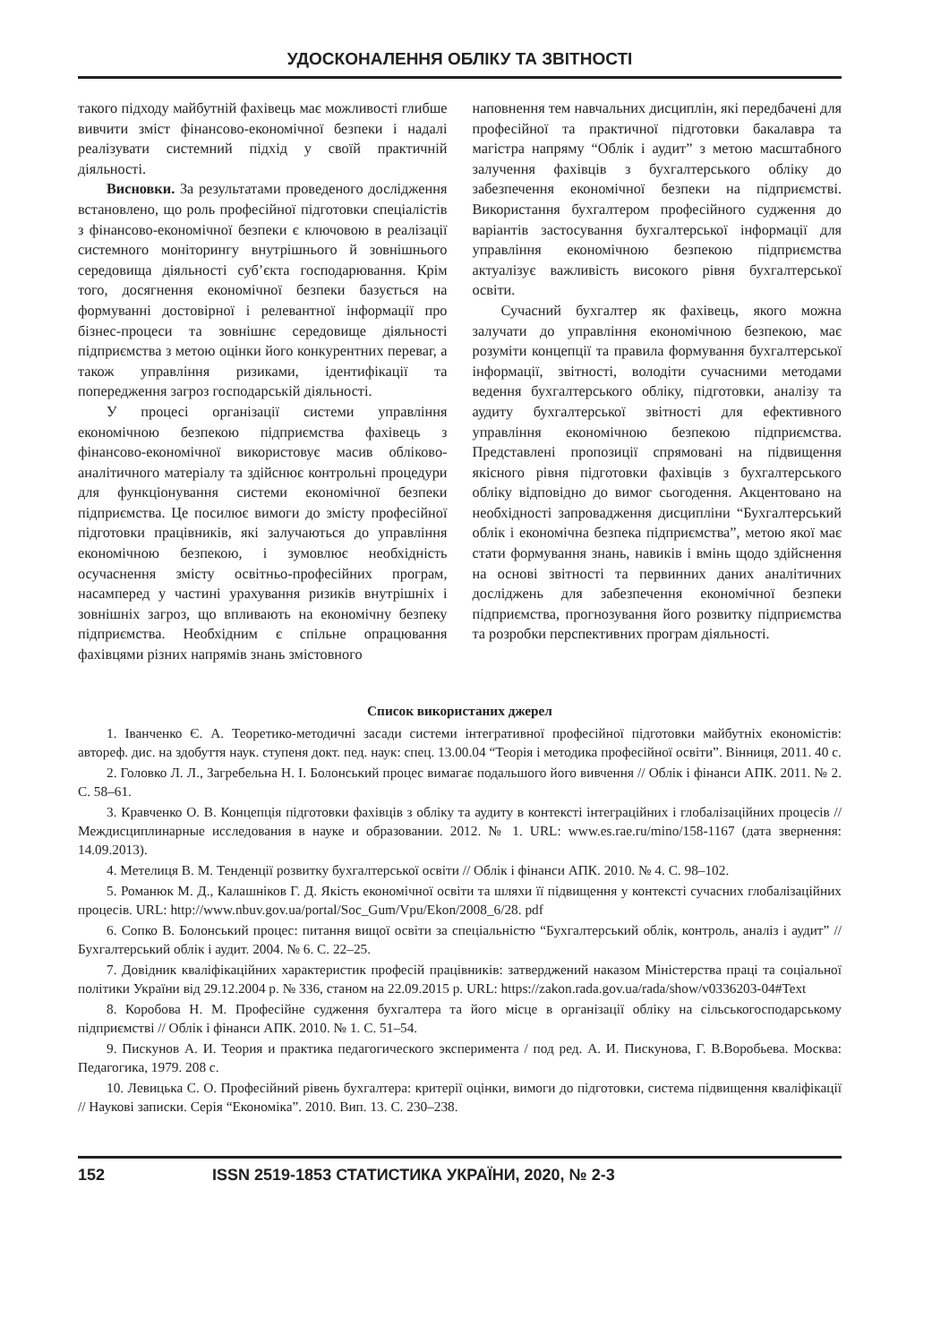УДОСКОНАЛЕННЯ ОБЛІКУ ТА ЗВІТНОСТІ
такого підходу майбутній фахівець має можливості глибше вивчити зміст фінансово-економічної безпеки і надалі реалізувати системний підхід у своїй практичній діяльності.
Висновки. За результатами проведеного дослідження встановлено, що роль професійної підготовки спеціалістів з фінансово-економічної безпеки є ключовою в реалізації системного моніторингу внутрішнього й зовнішнього середовища діяльності суб’єкта господарювання. Крім того, досягнення економічної безпеки базується на формуванні достовірної і релевантної інформації про бізнес-процеси та зовнішнє середовище діяльності підприємства з метою оцінки його конкурентних переваг, а також управління ризиками, ідентифікації та попередження загроз господарській діяльності.
У процесі організації системи управління економічною безпекою підприємства фахівець з фінансово-економічної використовує масив обліково-аналітичного матеріалу та здійснює контрольні процедури для функціонування системи економічної безпеки підприємства. Це посилює вимоги до змісту професійної підготовки працівників, які залучаються до управління економічною безпекою, і зумовлює необхідність осучаснення змісту освітньо-професійних програм, насамперед у частині урахування ризиків внутрішніх і зовнішніх загроз, що впливають на економічну безпеку підприємства. Необхідним є спільне опрацювання фахівцями різних напрямів знань змістовного
наповнення тем навчальних дисциплін, які передбачені для професійної та практичної підготовки бакалавра та магістра напряму “Облік і аудит” з метою масштабного залучення фахівців з бухгалтерського обліку до забезпечення економічної безпеки на підприємстві. Використання бухгалтером професійного судження до варіантів застосування бухгалтерської інформації для управління економічною безпекою підприємства актуалізує важливість високого рівня бухгалтерської освіти.
Сучасний бухгалтер як фахівець, якого можна залучати до управління економічною безпекою, має розуміти концепції та правила формування бухгалтерської інформації, звітності, володіти сучасними методами ведення бухгалтерського обліку, підготовки, аналізу та аудиту бухгалтерської звітності для ефективного управління економічною безпекою підприємства. Представлені пропозиції спрямовані на підвищення якісного рівня підготовки фахівців з бухгалтерського обліку відповідно до вимог сьогодення. Акцентовано на необхідності запровадження дисципліни “Бухгалтерський облік і економічна безпека підприємства”, метою якої має стати формування знань, навиків і вмінь щодо здійснення на основі звітності та первинних даних аналітичних досліджень для забезпечення економічної безпеки підприємства, прогнозування його розвитку підприємства та розробки перспективних програм діяльності.
Список використаних джерел
1. Іванченко Є. А. Теоретико-методичні засади системи інтегративної професійної підготовки майбутніх економістів: автореф. дис. на здобуття наук. ступеня докт. пед. наук: спец. 13.00.04 “Теорія і методика професійної освіти”. Вінниця, 2011. 40 с.
2. Головко Л. Л., Загребельна Н. І. Болонський процес вимагає подальшого його вивчення // Облік і фінанси АПК. 2011. № 2. С. 58–61.
3. Кравченко О. В. Концепція підготовки фахівців з обліку та аудиту в контексті інтеграційних і глобалізаційних процесів // Междисциплинарные исследования в науке и образовании. 2012. № 1. URL: www.es.rae.ru/mino/158-1167 (дата звернення: 14.09.2013).
4. Метелиця В. М. Тенденції розвитку бухгалтерської освіти // Облік і фінанси АПК. 2010. № 4. С. 98–102.
5. Романюк М. Д., Калашніков Г. Д. Якість економічної освіти та шляхи її підвищення у контексті сучасних глобалізаційних процесів. URL: http://www.nbuv.gov.ua/portal/Soc_Gum/Vpu/Ekon/2008_6/28. pdf
6. Сопко В. Болонський процес: питання вищої освіти за спеціальністю “Бухгалтерський облік, контроль, аналіз і аудит” // Бухгалтерський облік і аудит. 2004. № 6. С. 22–25.
7. Довідник кваліфікаційних характеристик професій працівників: затверджений наказом Міністерства праці та соціальної політики України від 29.12.2004 р. № 336, станом на 22.09.2015 р. URL: https://zakon.rada.gov.ua/rada/show/v0336203-04#Text
8. Коробова Н. М. Професійне судження бухгалтера та його місце в організації обліку на сільськогосподарському підприємстві // Облік і фінанси АПК. 2010. № 1. С. 51–54.
9. Пискунов А. И. Теория и практика педагогического эксперимента / под ред. А. И. Пискунова, Г. В.Воробьева. Москва: Педагогика, 1979. 208 с.
10. Левицька С. О. Професійний рівень бухгалтера: критерії оцінки, вимоги до підготовки, система підвищення кваліфікації // Наукові записки. Серія “Економіка”. 2010. Вип. 13. С. 230–238.
152 ISSN 2519-1853 СТАТИСТИКА УКРАЇНИ, 2020, № 2-3